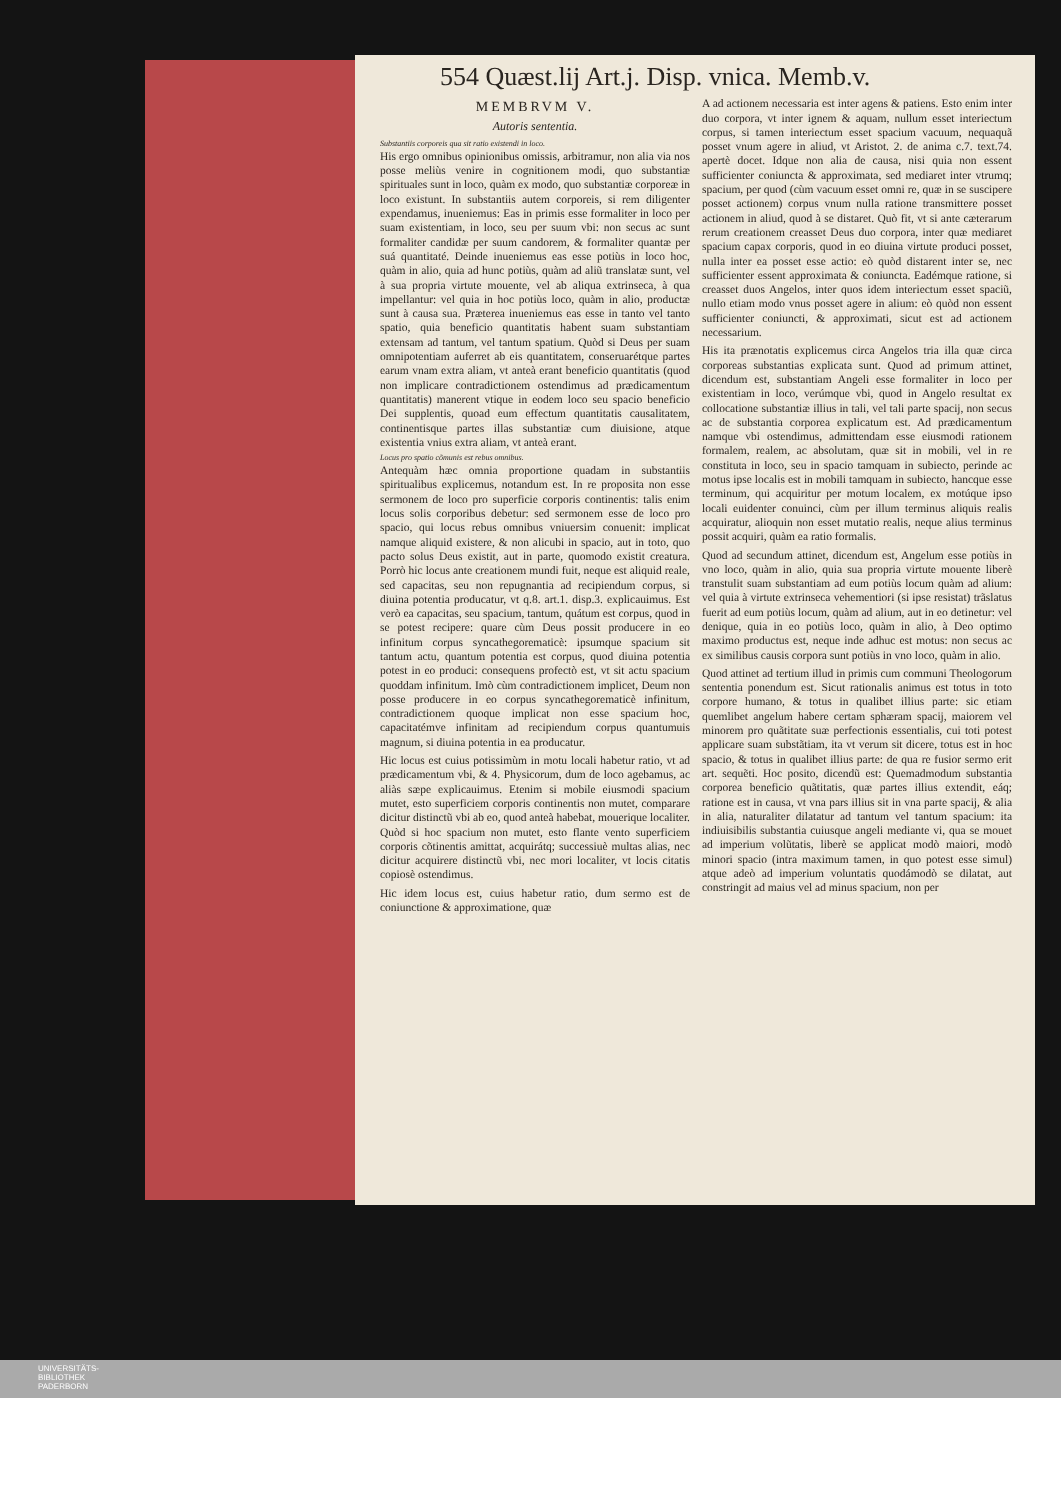554 Quæst.lij Art.j. Disp. vnica. Memb.v.
MEMBRVM V.
Autoris sententia.
Substantiis corporeis qua sit ratio existendi in loco.
His ergo omnibus opinionibus omissis, arbitramur, non alia via nos posse meliùs venire in cognitionem modi, quo substantiæ spirituales sunt in loco, quàm ex modo, quo substantiæ corporeæ in loco existunt. In substantiis autem corporeis, si rem diligenter expendamus, inueniemus: Eas in primis esse formaliter in loco per suam existentiam, in loco, seu per suum vbi: non secus ac sunt formaliter candidæ per suum candorem, & formaliter quantæ per suá quantitaté. Deinde inueniemus eas esse potiùs in loco hoc, quàm in alio, quia ad hunc potiùs, quàm ad aliũ translatæ sunt, vel à sua propria virtute mouente, vel ab aliqua extrinseca, à qua impellantur: vel quia in hoc potiùs loco, quàm in alio, productæ sunt à causa sua. Præterea inueniemus eas esse in tanto vel tanto spatio, quia beneficio quantitatis habent suam substantiam extensam ad tantum, vel tantum spatium. Quòd si Deus per suam omnipotentiam auferret ab eis quantitatem, conseruarétque partes earum vnam extra aliam, vt anteà erant beneficio quantitatis (quod non implicare contradictionem ostendimus ad prædicamentum quantitatis) manerent vtique in eodem loco seu spacio beneficio Dei supplentis, quoad eum effectum quantitatis causalitatem, continentisque partes illas substantiæ cum diuisione, atque existentia vnius extra aliam, vt anteà erant.
Locus pro spatio cõmunis est rebus omnibus.
Antequàm hæc omnia proportione quadam in substantiis spiritualibus explicemus, notandum est. In re proposita non esse sermonem de loco pro superficie corporis continentis: talis enim locus solis corporibus debetur: sed sermonem esse de loco pro spacio, qui locus rebus omnibus vniuersim conuenit: implicat namque aliquid existere, & non alicubi in spacio, aut in toto, quo pacto solus Deus existit, aut in parte, quomodo existit creatura. Porrò hic locus ante creationem mundi fuit, neque est aliquid reale, sed capacitas, seu non repugnantia ad recipiendum corpus, si diuina potentia producatur, vt q.8. art.1. disp.3. explicauimus. Est verò ea capacitas, seu spacium, tantum, quátum est corpus, quod in se potest recipere: quare cùm Deus possit producere in eo infinitum corpus syncathegorematicè: ipsumque spacium sit tantum actu, quantum potentia est corpus, quod diuina potentia potest in eo produci: consequens profectò est, vt sit actu spacium quoddam infinitum. Imò cùm contradictionem implicet, Deum non posse producere in eo corpus syncathegorematicè infinitum, contradictionem quoque implicat non esse spacium hoc, capacitatémve infinitam ad recipiendum corpus quantumuis magnum, si diuina potentia in ea producatur.
Hic locus est cuius potissimùm in motu locali habetur ratio, vt ad prædicamentum vbi, & 4. Physicorum, dum de loco agebamus, ac aliàs sæpe explicauimus. Etenim si mobile eiusmodi spacium mutet, esto superficiem corporis continentis non mutet, comparare dicitur distinctũ vbi ab eo, quod anteà habebat, mouerique localiter. Quòd si hoc spacium non mutet, esto flante vento superficiem corporis cõtinentis amittat, acquirátq; successiuè multas alias, nec dicitur acquirere distinctũ vbi, nec mori localiter, vt locis citatis copiosè ostendimus.
Hic idem locus est, cuius habetur ratio, dum sermo est de coniunctione & approximatione, quæ
A ad actionem necessaria est inter agens & patiens. Esto enim inter duo corpora, vt inter ignem & aquam, nullum esset interiectum corpus, si tamen interiectum esset spacium vacuum, nequaquã posset vnum agere in aliud, vt Aristot. 2. de anima c.7. text.74. apertè docet. Idque non alia de causa, nisi quia non essent sufficienter coniuncta & approximata, sed mediaret inter vtrumq; spacium, per quod (cùm vacuum esset omni re, quæ in se suscipere posset actionem) corpus vnum nulla ratione transmittere posset actionem in aliud, quod à se distaret. Quò fit, vt si ante cæterarum rerum creationem creasset Deus duo corpora, inter quæ mediaret spacium capax corporis, quod in eo diuina virtute produci posset, nulla inter ea posset esse actio: eò quòd distarent inter se, nec sufficienter essent approximata & coniuncta. Eadémque ratione, si creasset duos Angelos, inter quos idem interiectum esset spaciũ, nullo etiam modo vnus posset agere in alium: eò quòd non essent sufficienter coniuncti, & approximati, sicut est ad actionem necessarium.
His ita prænotatis explicemus circa Angelos tria illa quæ circa corporeas substantias explicata sunt. Quod ad primum attinet, dicendum est, substantiam Angeli esse formaliter in loco per existentiam in loco, verúmque vbi, quod in Angelo resultat ex collocatione substantiæ illius in tali, vel tali parte spacij, non secus ac de substantia corporea explicatum est. Ad prædicamentum namque vbi ostendimus, admittendam esse eiusmodi rationem formalem, realem, ac absolutam, quæ sit in mobili, vel in re constituta in loco, seu in spacio tamquam in subiecto, perinde ac motus ipse localis est in mobili tamquam in subiecto, hancque esse terminum, qui acquiritur per motum localem, ex motúque ipso locali euidenter conuinci, cùm per illum terminus aliquis realis acquiratur, alioquin non esset mutatio realis, neque alius terminus possit acquiri, quàm ea ratio formalis.
Quod ad secundum attinet, dicendum est, Angelum esse potiùs in vno loco, quàm in alio, quia sua propria virtute mouente liberè transtulit suam substantiam ad eum potiùs locum quàm ad alium: vel quia à virtute extrinseca vehementiori (si ipse resistat) trãslatus fuerit ad eum potiùs locum, quàm ad alium, aut in eo detinetur: vel denique, quia in eo potiùs loco, quàm in alio, à Deo optimo maximo productus est, neque inde adhuc est motus: non secus ac ex similibus causis corpora sunt potiùs in vno loco, quàm in alio.
Quod attinet ad tertium illud in primis cum communi Theologorum sententia ponendum est. Sicut rationalis animus est totus in toto corpore humano, & totus in qualibet illius parte: sic etiam quemlibet angelum habere certam sphæram spacij, maiorem vel minorem pro quãtitate suæ perfectionis essentialis, cui toti potest applicare suam substãtiam, ita vt verum sit dicere, totus est in hoc spacio, & totus in qualibet illius parte: de qua re fusior sermo erit art. sequẽti. Hoc posito, dicendũ est: Quemadmodum substantia corporea beneficio quãtitatis, quæ partes illius extendit, eáq; ratione est in causa, vt vna pars illius sit in vna parte spacij, & alia in alia, naturaliter dilatatur ad tantum vel tantum spacium: ita indiuisibilis substantia cuiusque angeli mediante vi, qua se mouet ad imperium volũtatis, liberè se applicat modò maiori, modò minori spacio (intra maximum tamen, in quo potest esse simul) atque adeò ad imperium voluntatis quodámodò se dilatat, aut constringit ad maius vel ad minus spacium, non per
UNIVERSITÄTS-
BIBLIOTHEK
PADERBORN